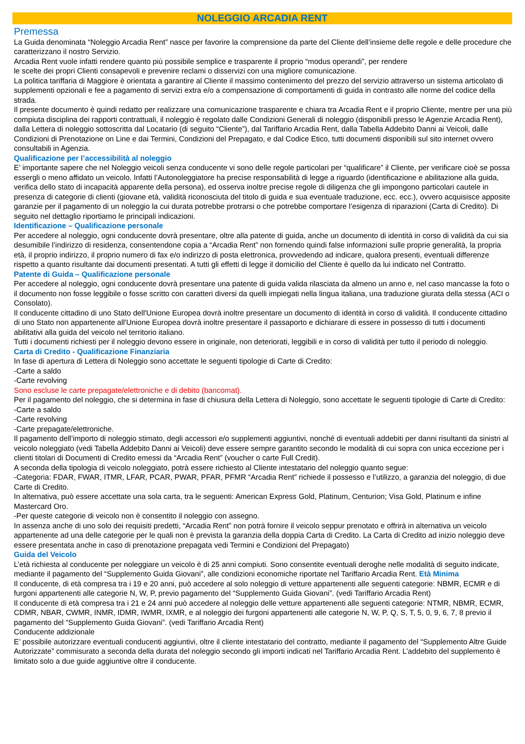NOLEGGIO ARCADIA RENT
Premessa
La Guida denominata “Noleggio Arcadia Rent” nasce per favorire la comprensione da parte del Cliente dell’insieme delle regole e delle procedure che caratterizzano il nostro Servizio.
Arcadia Rent vuole infatti rendere quanto più possibile semplice e trasparente il proprio “modus operandi”, per rendere
le scelte dei propri Clienti consapevoli e prevenire reclami o disservizi con una migliore comunicazione.
La politica tariffaria di Maggiore è orientata a garantire al Cliente il massimo contenimento del prezzo del servizio attraverso un sistema articolato di supplementi opzionali e fee a pagamento di servizi extra e/o a compensazione di comportamenti di guida in contrasto alle norme del codice della strada.
Il presente documento è quindi redatto per realizzare una comunicazione trasparente e chiara tra Arcadia Rent e il proprio Cliente, mentre per una più compiuta disciplina dei rapporti contrattuali, il noleggio è regolato dalle Condizioni Generali di noleggio (disponibili presso le Agenzie Arcadia Rent), dalla Lettera di noleggio sottoscritta dal Locatario (di seguito “Cliente”), dal Tariffario Arcadia Rent, dalla Tabella Addebito Danni ai Veicoli, dalle Condizioni di Prenotazione on Line e dai Termini, Condizioni del Prepagato, e dal Codice Etico, tutti documenti disponibili sul sito internet ovvero consultabili in Agenzia.
Qualificazione per l’accessibilità al noleggio
E’ importante sapere che nel Noleggio veicoli senza conducente vi sono delle regole particolari per “qualificare” il Cliente, per verificare cioè se possa essergli o meno affidato un veicolo. Infatti l’Autonoleggiatore ha precise responsabilità di legge a riguardo (identificazione e abilitazione alla guida, verifica dello stato di incapacità apparente della persona), ed osserva inoltre precise regole di diligenza che gli impongono particolari cautele in presenza di categorie di clienti (giovane età, validità riconosciuta del titolo di guida e sua eventuale traduzione, ecc. ecc.), ovvero acquisisce apposite garanzie per il pagamento di un noleggio la cui durata potrebbe protrarsi o che potrebbe comportare l’esigenza di riparazioni (Carta di Credito). Di seguito nel dettaglio riportiamo le principali indicazioni.
Identificazione – Qualificazione personale
Per accedere al noleggio, ogni conducente dovrà presentare, oltre alla patente di guida, anche un documento di identità in corso di validità da cui sia desumibile l’indirizzo di residenza, consentendone copia a “Arcadia Rent” non fornendo quindi false informazioni sulle proprie generalità, la propria età, il proprio indirizzo, il proprio numero di fax e/o indirizzo di posta elettronica, provvedendo ad indicare, qualora presenti, eventuali differenze rispetto a quanto risultante dai documenti presentati. A tutti gli effetti di legge il domicilio del Cliente è quello da lui indicato nel Contratto.
Patente di Guida – Qualificazione personale
Per accedere al noleggio, ogni conducente dovrà presentare una patente di guida valida rilasciata da almeno un anno e, nel caso mancasse la foto o il documento non fosse leggibile o fosse scritto con caratteri diversi da quelli impiegati nella lingua italiana, una traduzione giurata della stessa (ACI o Consolato).
Il conducente cittadino di uno Stato dell'Unione Europea dovrà inoltre presentare un documento di identità in corso di validità. Il conducente cittadino di uno Stato non appartenente all'Unione Europea dovrà inoltre presentare il passaporto e dichiarare di essere in possesso di tutti i documenti abilitativi alla guida del veicolo nel territorio italiano.
Tutti i documenti richiesti per il noleggio devono essere in originale, non deteriorati, leggibili e in corso di validità per tutto il periodo di noleggio.
Carta di Credito - Qualificazione Finanziaria
In fase di apertura di Lettera di Noleggio sono accettate le seguenti tipologie di Carte di Credito:
-Carte a saldo
-Carte revolving
Sono escluse le carte prepagate/elettroniche e di debito (bancomat).
Per il pagamento del noleggio, che si determina in fase di chiusura della Lettera di Noleggio, sono accettate le seguenti tipologie di Carte di Credito:
-Carte a saldo
-Carte revolving
-Carte prepagate/elettroniche.
Il pagamento dell’importo di noleggio stimato, degli accessori e/o supplementi aggiuntivi, nonché di eventuali addebiti per danni risultanti da sinistri al veicolo noleggiato (vedi Tabella Addebito Danni ai Veicoli) deve essere sempre garantito secondo le modalità di cui sopra con unica eccezione per i clienti titolari di Documenti di Credito emessi da “Arcadia Rent” (voucher o carte Full Credit).
A seconda della tipologia di veicolo noleggiato, potrà essere richiesto al Cliente intestatario del noleggio quanto segue:
-Categoria: FDAR, FWAR, ITMR, LFAR, PCAR, PWAR, PFAR, PFMR “Arcadia Rent” richiede il possesso e l’utilizzo, a garanzia del noleggio, di due Carte di Credito.
In alternativa, può essere accettate una sola carta, tra le seguenti: American Express Gold, Platinum, Centurion; Visa Gold, Platinum e infine Mastercard Oro.
-Per queste categorie di veicolo non è consentito il noleggio con assegno.
In assenza anche di uno solo dei requisiti predetti, “Arcadia Rent” non potrà fornire il veicolo seppur prenotato e offrirà in alternativa un veicolo appartenente ad una delle categorie per le quali non è prevista la garanzia della doppia Carta di Credito. La Carta di Credito ad inizio noleggio deve essere presentata anche in caso di prenotazione prepagata vedi Termini e Condizioni del Prepagato)
Guida del Veicolo
L’età richiesta al conducente per noleggiare un veicolo è di 25 anni compiuti. Sono consentite eventuali deroghe nelle modalità di seguito indicate, mediante il pagamento del “Supplemento Guida Giovani”, alle condizioni economiche riportate nel Tariffario Arcadia Rent. Età Minima
Il conducente, di età compresa tra i 19 e 20 anni, può accedere al solo noleggio di vetture appartenenti alle seguenti categorie: NBMR, ECMR e di furgoni appartenenti alle categorie N, W, P, previo pagamento del “Supplemento Guida Giovani”. (vedi Tariffario Arcadia Rent)
Il conducente di età compresa tra i 21 e 24 anni può accedere al noleggio delle vetture appartenenti alle seguenti categorie: NTMR, NBMR, ECMR, CDMR, NBAR, CWMR, INMR, IDMR, IWMR, IXMR, e al noleggio dei furgoni appartenenti alle categorie N, W, P, Q, S, T, 5, 0, 9, 6, 7, 8 previo il pagamento del “Supplemento Guida Giovani”. (vedi Tariffario Arcadia Rent)
Conducente addizionale
E’ possibile autorizzare eventuali conducenti aggiuntivi, oltre il cliente intestatario del contratto, mediante il pagamento del “Supplemento Altre Guide Autorizzate” commisurato a seconda della durata del noleggio secondo gli importi indicati nel Tariffario Arcadia Rent. L’addebito del supplemento è limitato solo a due guide aggiuntive oltre il conducente.